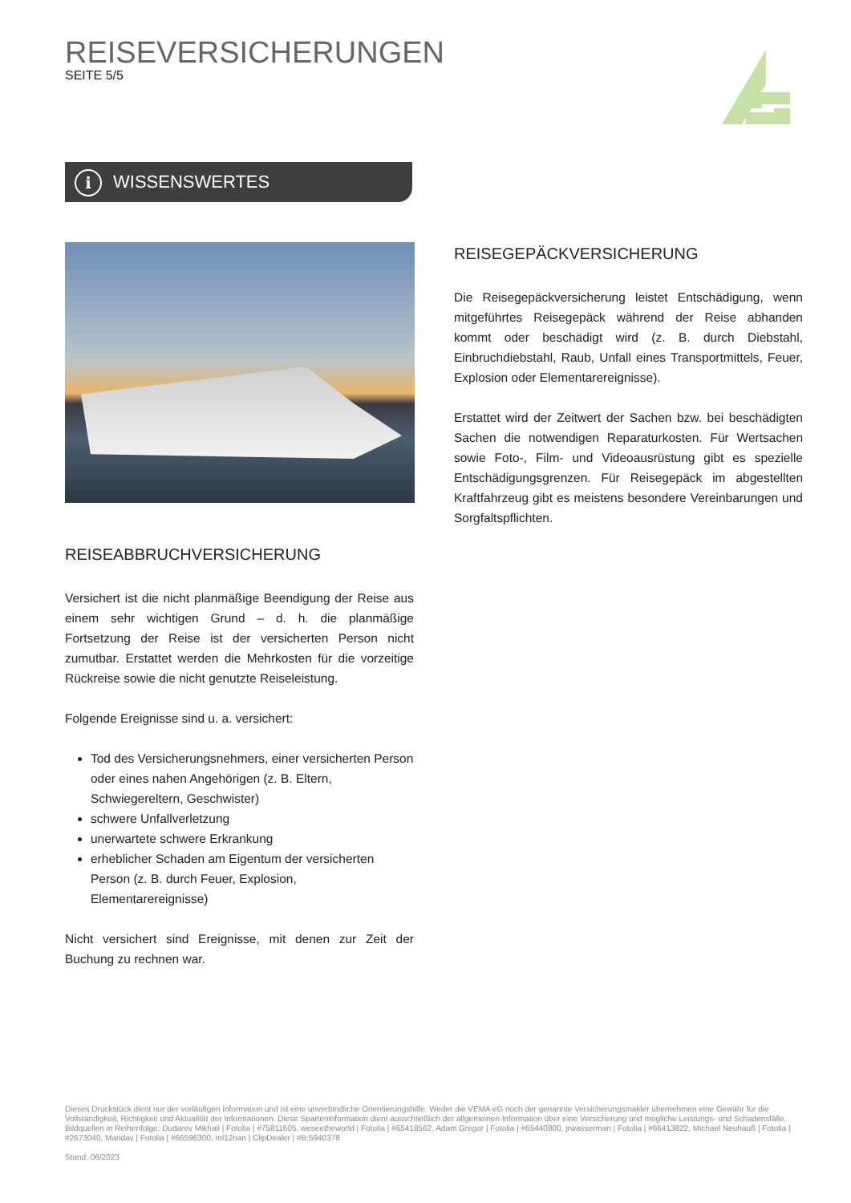REISEVERSICHERUNGEN
SEITE 5/5
i
WISSENSWERTES
REISEGEPÄCKVERSICHERUNG
Die Reisegepäckversicherung leistet Entschädigung, wenn mitgeführtes Reisegepäck während der Reise abhanden kommt oder beschädigt wird (z. B. durch Diebstahl, Einbruchdiebstahl, Raub, Unfall eines Transportmittels, Feuer, Explosion oder Elementarereignisse).
Erstattet wird der Zeitwert der Sachen bzw. bei beschädigten Sachen die notwendigen Reparaturkosten. Für Wertsachen sowie Foto-, Film- und Videoausrüstung gibt es spezielle Entschädigungsgrenzen. Für Reisegepäck im abgestellten Kraftfahrzeug gibt es meistens besondere Vereinbarungen und Sorgfaltspflichten.
REISEABBRUCHVERSICHERUNG
Versichert ist die nicht planmäßige Beendigung der Reise aus einem sehr wichtigen Grund – d. h. die planmäßige Fortsetzung der Reise ist der versicherten Person nicht zumutbar. Erstattet werden die Mehrkosten für die vorzeitige Rückreise sowie die nicht genutzte Reiseleistung.
Folgende Ereignisse sind u. a. versichert:
Tod des Versicherungsnehmers, einer versicherten Person oder eines nahen Angehörigen (z. B. Eltern, Schwiegereltern, Geschwister)
schwere Unfallverletzung
unerwartete schwere Erkrankung
erheblicher Schaden am Eigentum der versicherten Person (z. B. durch Feuer, Explosion, Elementarereignisse)
Nicht versichert sind Ereignisse, mit denen zur Zeit der Buchung zu rechnen war.
Dieses Druckstück dient nur der vorläufigen Information und ist eine unverbindliche Orientierungshilfe. Weder die VEMA eG noch der genannte Versicherungsmakler übernehmen eine Gewähr für die Vollständigkeit, Richtigkeit und Aktualität der Informationen. Diese Sparteninformation dient ausschließlich der allgemeinen Information über eine Versicherung und mögliche Leistungs- und Schadensfälle.
Bildquellen in Reihenfolge: Dudarev Mikhail | Fotolia | #75811605, weseetheworld | Fotolia | #65418562, Adam Gregor | Fotolia | #65440800, jrwasserman | Fotolia | #66413822, Michael Neuhauß | Fotolia | #2673040, Maridav | Fotolia | #66596300, ml12nan | ClipDealer | #B:5940378
Stand: 06/2023